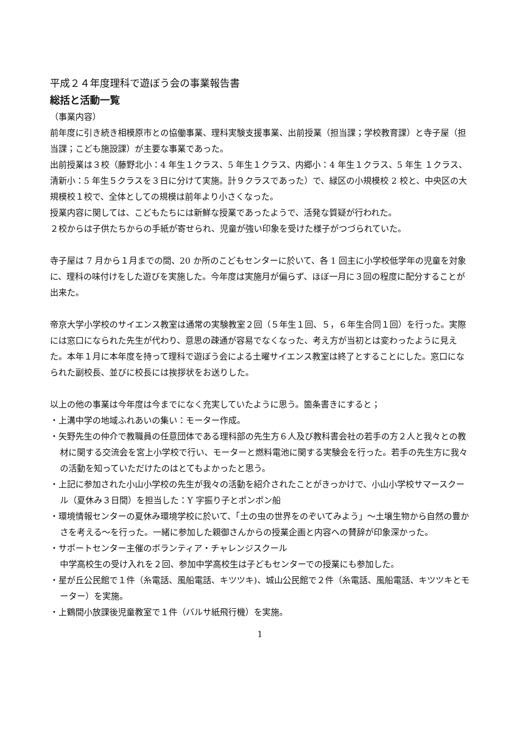平成２４年度理科で遊ぼう会の事業報告書
総括と活動一覧
（事業内容）
前年度に引き続き相模原市との協働事業、理科実験支援事業、出前授業（担当課；学校教育課）と寺子屋（担当課；こども施設課）が主要な事業であった。
出前授業は３校（藤野北小：4 年生１クラス、5 年生１クラス、内郷小：4 年生１クラス、5 年生 １クラス、清新小：5 年生５クラスを３日に分けて実施。計９クラスであった）で、緑区の小規模校 2 校と、中央区の大規模校１校で、全体としての規模は前年より小さくなった。
授業内容に関しては、こどもたちには新鮮な授業であったようで、活発な質疑が行われた。
２校からは子供たちからの手紙が寄せられ、児童が強い印象を受けた様子がつづられていた。
寺子屋は 7 月から１月までの間、20 か所のこどもセンターに於いて、各 1 回主に小学校低学年の児童を対象に、理科の味付けをした遊びを実施した。今年度は実施月が偏らず、ほぼ一月に３回の程度に配分することが出来た。
帝京大学小学校のサイエンス教室は通常の実験教室２回（５年生１回、５，６年生合同１回）を行った。実際には窓口になられた先生が代わり、意思の疎通が容易でなくなった、考え方が当初とは変わったように見えた。本年１月に本年度を持って理科で遊ぼう会による土曜サイエンス教室は終了とすることにした。窓口になられた副校長、並びに校長には挨拶状をお送りした。
以上の他の事業は今年度は今までになく充実していたように思う。箇条書きにすると；
・上溝中学の地域ふれあいの集い：モーター作成。
・矢野先生の仲介で教職員の任意団体である理科部の先生方６人及び教科書会社の若手の方２人と我々との教材に関する交流会を宮上小学校で行い、モーターと燃料電池に関する実験会を行った。若手の先生方に我々の活動を知っていただけたのはとてもよかったと思う。
・上記に参加された小山小学校の先生が我々の活動を紹介されたことがきっかけで、小山小学校サマースクール（夏休み３日間）を担当した：Y 字振り子とポンポン船
・環境情報センターの夏休み環境学校に於いて、「土の虫の世界をのぞいてみよう」～土壌生物から自然の豊かさを考える～を行った。一緒に参加した親御さんからの授業企画と内容への賛辞が印象深かった。
・サポートセンター主催のボランティア・チャレンジスクール
中学高校生の受け入れを２回、参加中学高校生は子どもセンターでの授業にも参加した。
・星が丘公民館で１件（糸電話、風船電話、キツツキ)、城山公民館で２件（糸電話、風船電話、キツツキとモーター）を実施。
・上鶴間小放課後児童教室で１件（バルサ紙飛行機）を実施。
1